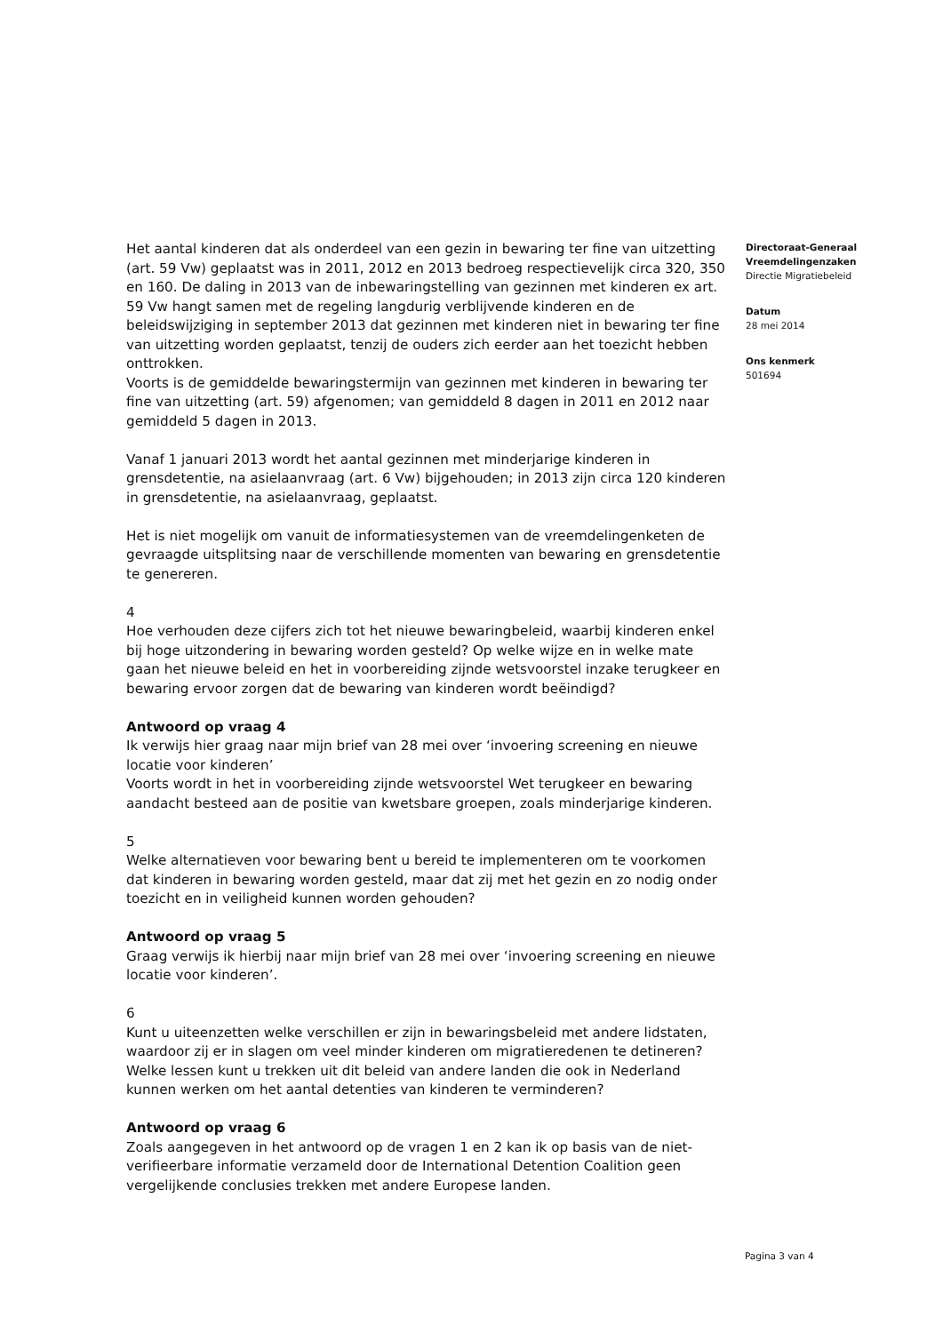Het aantal kinderen dat als onderdeel van een gezin in bewaring ter fine van uitzetting (art. 59 Vw) geplaatst was in 2011, 2012 en 2013 bedroeg respectievelijk circa 320, 350 en 160. De daling in 2013 van de inbewaringstelling van gezinnen met kinderen ex art. 59 Vw hangt samen met de regeling langdurig verblijvende kinderen en de beleidswijziging in september 2013 dat gezinnen met kinderen niet in bewaring ter fine van uitzetting worden geplaatst, tenzij de ouders zich eerder aan het toezicht hebben onttrokken.
Voorts is de gemiddelde bewaringstermijn van gezinnen met kinderen in bewaring ter fine van uitzetting (art. 59) afgenomen; van gemiddeld 8 dagen in 2011 en 2012 naar gemiddeld 5 dagen in 2013.
Vanaf 1 januari 2013 wordt het aantal gezinnen met minderjarige kinderen in grensdetentie, na asielaanvraag (art. 6 Vw) bijgehouden; in 2013 zijn circa 120 kinderen in grensdetentie, na asielaanvraag, geplaatst.
Het is niet mogelijk om vanuit de informatiesystemen van de vreemdelingenketen de gevraagde uitsplitsing naar de verschillende momenten van bewaring en grensdetentie te genereren.
4
Hoe verhouden deze cijfers zich tot het nieuwe bewaringbeleid, waarbij kinderen enkel bij hoge uitzondering in bewaring worden gesteld? Op welke wijze en in welke mate gaan het nieuwe beleid en het in voorbereiding zijnde wetsvoorstel inzake terugkeer en bewaring ervoor zorgen dat de bewaring van kinderen wordt beëindigd?
Antwoord op vraag 4
Ik verwijs hier graag naar mijn brief van 28 mei over ‘invoering screening en nieuwe locatie voor kinderen’
Voorts wordt in het in voorbereiding zijnde wetsvoorstel Wet terugkeer en bewaring aandacht besteed aan de positie van kwetsbare groepen, zoals minderjarige kinderen.
5
Welke alternatieven voor bewaring bent u bereid te implementeren om te voorkomen dat kinderen in bewaring worden gesteld, maar dat zij met het gezin en zo nodig onder toezicht en in veiligheid kunnen worden gehouden?
Antwoord op vraag 5
Graag verwijs ik hierbij naar mijn brief van 28 mei over ‘invoering screening en nieuwe locatie voor kinderen’.
6
Kunt u uiteenzetten welke verschillen er zijn in bewaringsbeleid met andere lidstaten, waardoor zij er in slagen om veel minder kinderen om migratieredenen te detineren? Welke lessen kunt u trekken uit dit beleid van andere landen die ook in Nederland kunnen werken om het aantal detenties van kinderen te verminderen?
Antwoord op vraag 6
Zoals aangegeven in het antwoord op de vragen 1 en 2 kan ik op basis van de niet-verifieerbare informatie verzameld door de International Detention Coalition geen vergelijkende conclusies trekken met andere Europese landen.
Directoraat-Generaal Vreemdelingenzaken
Directie Migratiebeleid
Datum
28 mei 2014
Ons kenmerk
501694
Pagina 3 van 4